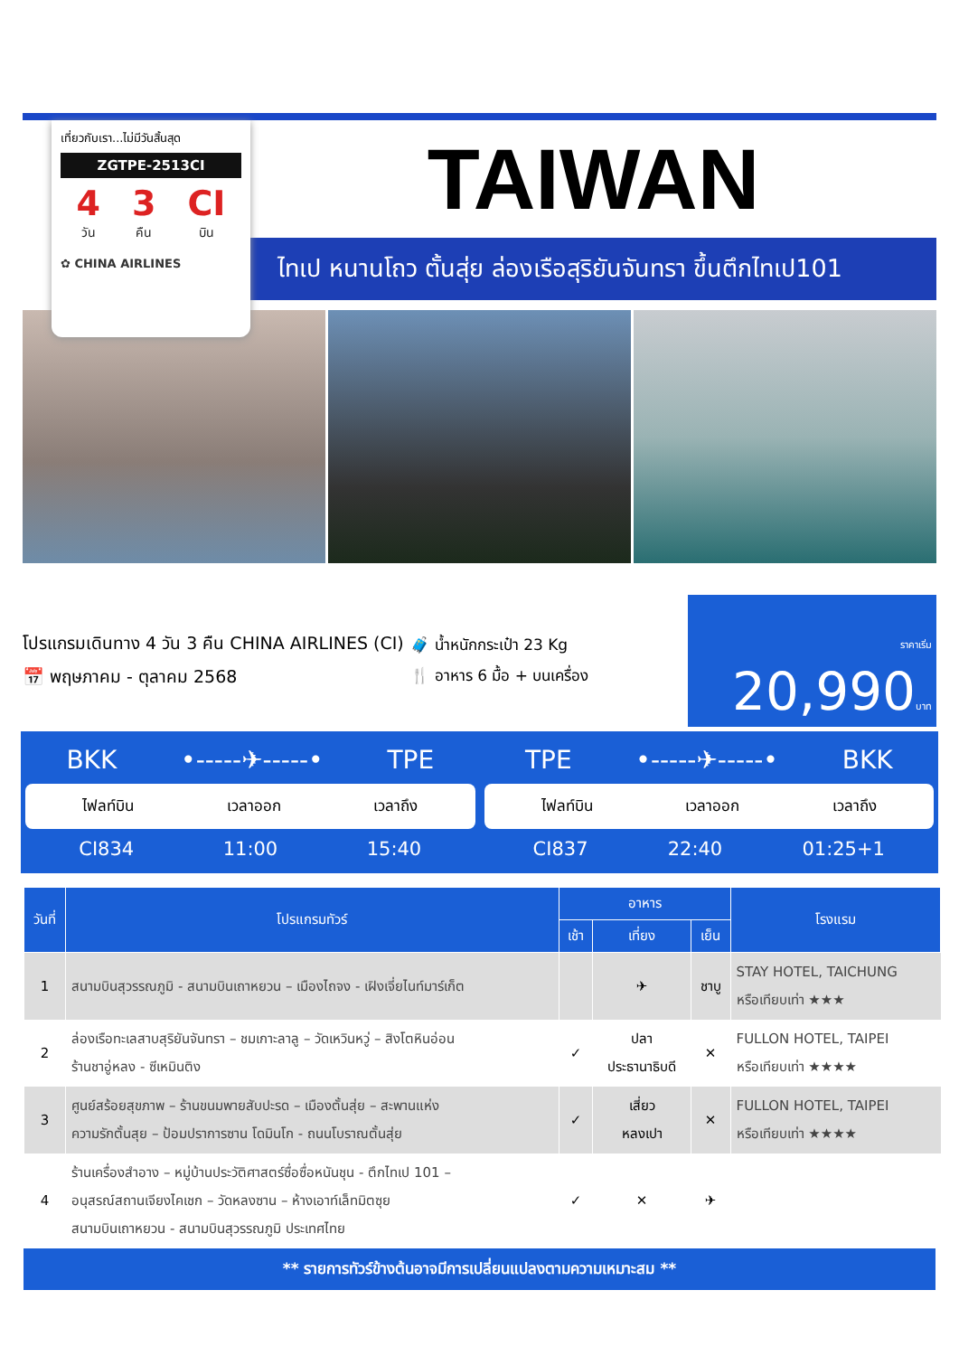เที่ยวกับเรา...ไม่มีวันสิ้นสุด
ZGTPE-2513CI
4
วัน
3
คืน
CI
บิน
✿ CHINA AIRLINES
TAIWAN
ไทเป หนานโถว ตั้นสุ่ย ล่องเรือสุริยันจันทรา ขึ้นตึกไทเป101
โปรแกรมเดินทาง 4 วัน 3 คืน CHINA AIRLINES (CI)
📅 พฤษภาคม - ตุลาคม 2568
🧳 น้ำหนักกระเป๋า 23 Kg
🍴 อาหาร 6 มื้อ + บนเครื่อง
ราคาเริ่ม 20,990บาท
BKK •-----✈-----• TPE
ไฟลท์บิน เวลาออก เวลาถึง
CI834 11:00 15:40
TPE •-----✈-----• BKK
ไฟลท์บิน เวลาออก เวลาถึง
CI837 22:40 01:25+1
| วันที่ | โปรแกรมทัวร์ | อาหาร | | | โรงแรม |
| --- | --- | --- | --- | --- | --- |
| | | เช้า | เที่ยง | เย็น | |
| 1 | สนามบินสุวรรณภูมิ - สนามบินเถาหยวน – เมืองไถจง - เฝิงเจี่ยไนท์มาร์เก็ต | | ✈ | ชาบู | STAY HOTEL, TAICHUNG หรือเทียบเท่า ★★★ |
| 2 | ล่องเรือทะเลสาบสุริยันจันทรา – ชมเกาะลาลู – วัดเหวินหวู่ – สิงโตหินอ่อน ร้านชาอู่หลง - ซีเหมินติง | ✓ | ปลา ประธานาธิบดี | ✕ | FULLON HOTEL, TAIPEI หรือเทียบเท่า ★★★★ |
| 3 | ศูนย์สร้อยสุขภาพ – ร้านขนมพายสับปะรด – เมืองตั้นสุ่ย – สะพานแห่ง ความรักตั้นสุย – ป้อมปราการซาน โดมินโก - ถนนโบราณตั้นสุ่ย | ✓ | เสี่ยว หลงเปา | ✕ | FULLON HOTEL, TAIPEI หรือเทียบเท่า ★★★★ |
| 4 | ร้านเครื่องสำอาง – หมู่บ้านประวัติศาสตร์ซื่อซื่อหนันชุน - ตึกไทเป 101 – อนุสรณ์สถานเจียงไคเชก – วัดหลงซาน – ห้างเอาท์เล็ทมิตซุย สนามบินเถาหยวน - สนามบินสุวรรณภูมิ ประเทศไทย | ✓ | ✕ | ✈ | |
** รายการทัวร์ข้างต้นอาจมีการเปลี่ยนแปลงตามความเหมาะสม **